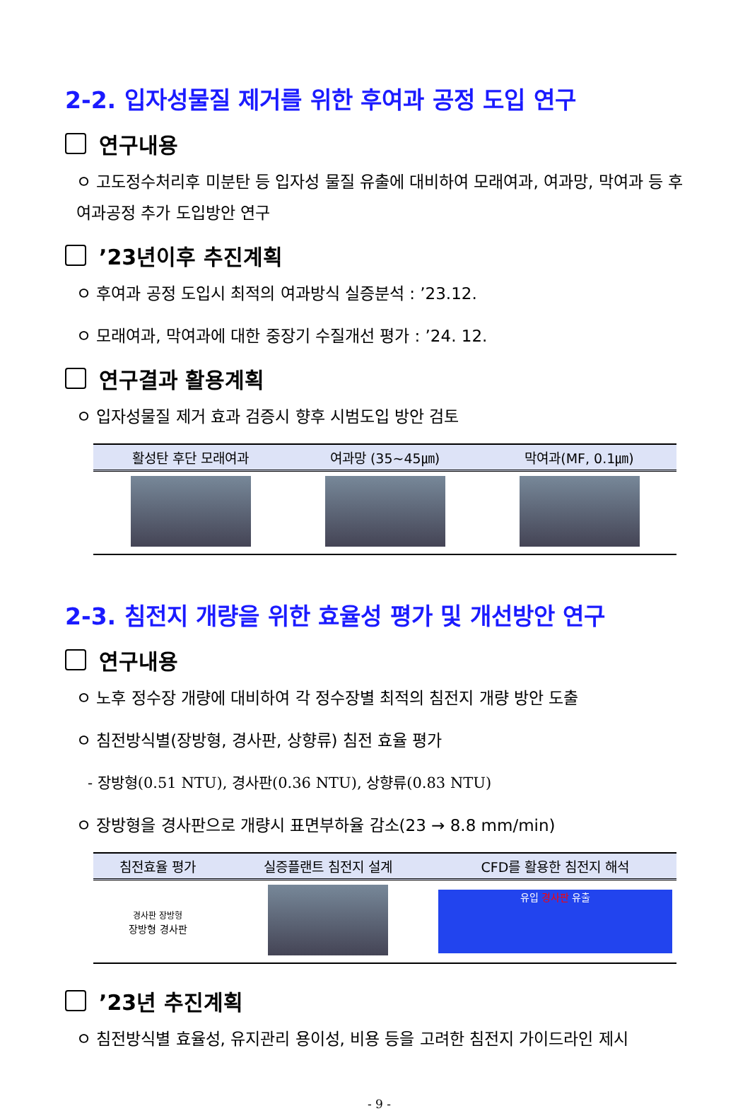2-2. 입자성물질 제거를 위한 후여과 공정 도입 연구
연구내용
ㅇ 고도정수처리후 미분탄 등 입자성 물질 유출에 대비하여 모래여과, 여과망, 막여과 등 후여과공정 추가 도입방안 연구
’23년이후 추진계획
ㅇ 후여과 공정 도입시 최적의 여과방식 실증분석 : ’23.12.
ㅇ 모래여과, 막여과에 대한 중장기 수질개선 평가 : ’24. 12.
연구결과 활용계획
ㅇ 입자성물질 제거 효과 검증시 향후 시범도입 방안 검토
| 활성탄 후단 모래여과 | 여과망 (35~45㎛) | 막여과(MF, 0.1㎛) |
| --- | --- | --- |
2-3. 침전지 개량을 위한 효율성 평가 및 개선방안 연구
연구내용
ㅇ 노후 정수장 개량에 대비하여 각 정수장별 최적의 침전지 개량 방안 도출
ㅇ 침전방식별(장방형, 경사판, 상향류) 침전 효율 평가
- 장방형(0.51 NTU), 경사판(0.36 NTU), 상향류(0.83 NTU)
ㅇ 장방형을 경사판으로 개량시 표면부하율 감소(23 → 8.8 mm/min)
| 침전효율 평가 | 실증플랜트 침전지 설계 | CFD를 활용한 침전지 해석 |
| --- | --- | --- |
| 경사판 장방형 장방형 경사판 | | 유입 경사판 유출 |
’23년 추진계획
ㅇ 침전방식별 효율성, 유지관리 용이성, 비용 등을 고려한 침전지 가이드라인 제시
- 9 -